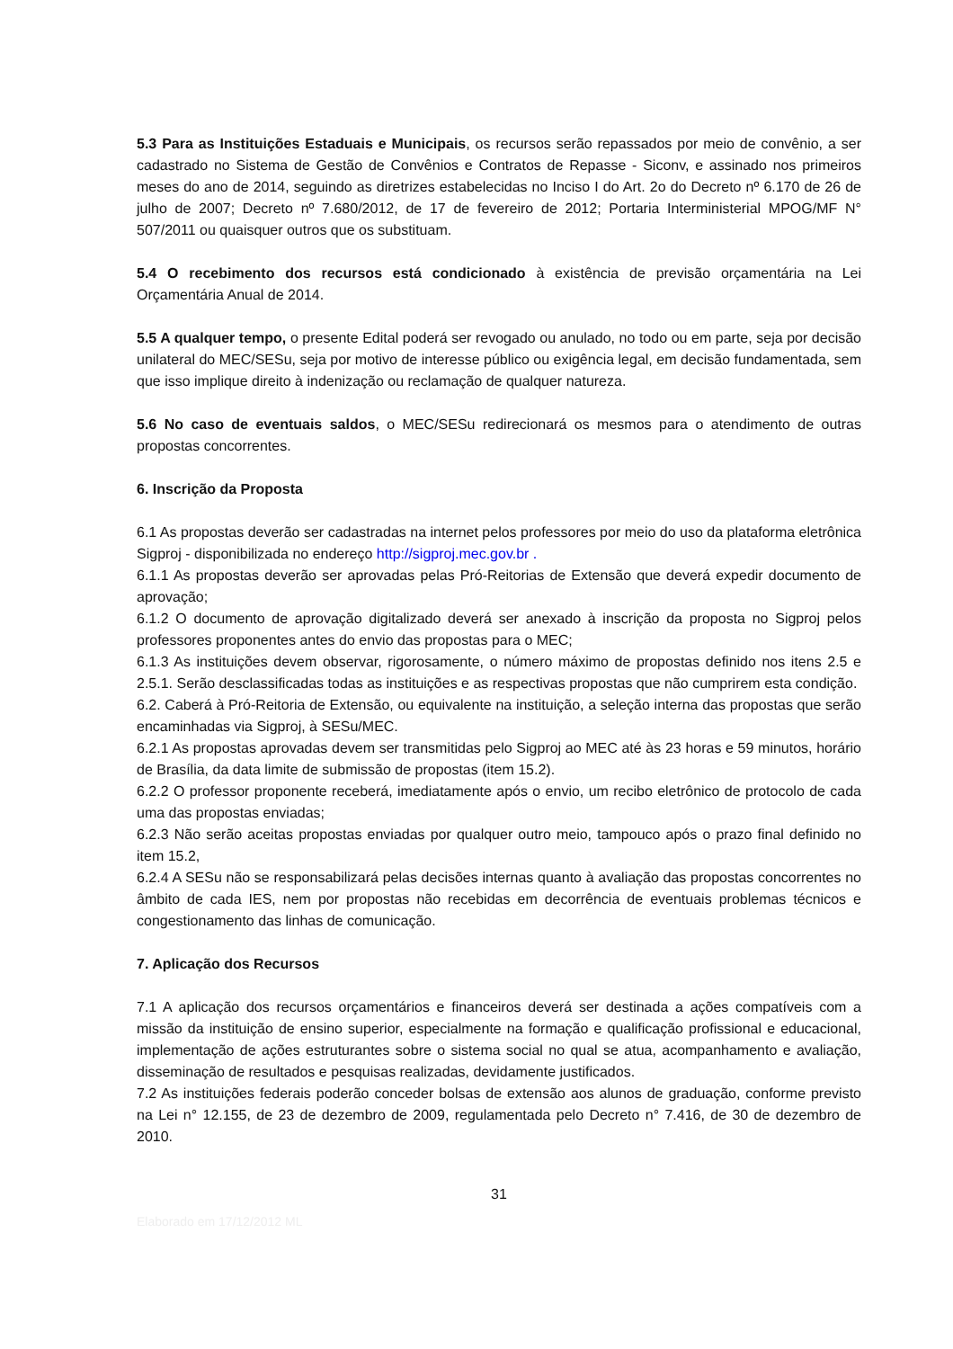5.3 Para as Instituições Estaduais e Municipais, os recursos serão repassados por meio de convênio, a ser cadastrado no Sistema de Gestão de Convênios e Contratos de Repasse - Siconv, e assinado nos primeiros meses do ano de 2014, seguindo as diretrizes estabelecidas no Inciso I do Art. 2o do Decreto nº 6.170 de 26 de julho de 2007; Decreto nº 7.680/2012, de 17 de fevereiro de 2012; Portaria Interministerial MPOG/MF N° 507/2011 ou quaisquer outros que os substituam.
5.4 O recebimento dos recursos está condicionado à existência de previsão orçamentária na Lei Orçamentária Anual de 2014.
5.5 A qualquer tempo, o presente Edital poderá ser revogado ou anulado, no todo ou em parte, seja por decisão unilateral do MEC/SESu, seja por motivo de interesse público ou exigência legal, em decisão fundamentada, sem que isso implique direito à indenização ou reclamação de qualquer natureza.
5.6 No caso de eventuais saldos, o MEC/SESu redirecionará os mesmos para o atendimento de outras propostas concorrentes.
6. Inscrição da Proposta
6.1 As propostas deverão ser cadastradas na internet pelos professores por meio do uso da plataforma eletrônica Sigproj - disponibilizada no endereço http://sigproj.mec.gov.br .
6.1.1 As propostas deverão ser aprovadas pelas Pró-Reitorias de Extensão que deverá expedir documento de aprovação;
6.1.2 O documento de aprovação digitalizado deverá ser anexado à inscrição da proposta no Sigproj pelos professores proponentes antes do envio das propostas para o MEC;
6.1.3 As instituições devem observar, rigorosamente, o número máximo de propostas definido nos itens 2.5 e 2.5.1. Serão desclassificadas todas as instituições e as respectivas propostas que não cumprirem esta condição.
6.2. Caberá à Pró-Reitoria de Extensão, ou equivalente na instituição, a seleção interna das propostas que serão encaminhadas via Sigproj, à SESu/MEC.
6.2.1 As propostas aprovadas devem ser transmitidas pelo Sigproj ao MEC até às 23 horas e 59 minutos, horário de Brasília, da data limite de submissão de propostas (item 15.2).
6.2.2 O professor proponente receberá, imediatamente após o envio, um recibo eletrônico de protocolo de cada uma das propostas enviadas;
6.2.3 Não serão aceitas propostas enviadas por qualquer outro meio, tampouco após o prazo final definido no item 15.2,
6.2.4 A SESu não se responsabilizará pelas decisões internas quanto à avaliação das propostas concorrentes no âmbito de cada IES, nem por propostas não recebidas em decorrência de eventuais problemas técnicos e congestionamento das linhas de comunicação.
7. Aplicação dos Recursos
7.1 A aplicação dos recursos orçamentários e financeiros deverá ser destinada a ações compatíveis com a missão da instituição de ensino superior, especialmente na formação e qualificação profissional e educacional, implementação de ações estruturantes sobre o sistema social no qual se atua, acompanhamento e avaliação, disseminação de resultados e pesquisas realizadas, devidamente justificados.
7.2 As instituições federais poderão conceder bolsas de extensão aos alunos de graduação, conforme previsto na Lei n° 12.155, de 23 de dezembro de 2009, regulamentada pelo Decreto n° 7.416, de 30 de dezembro de 2010.
31
Elaborado em 17/12/2012 ML